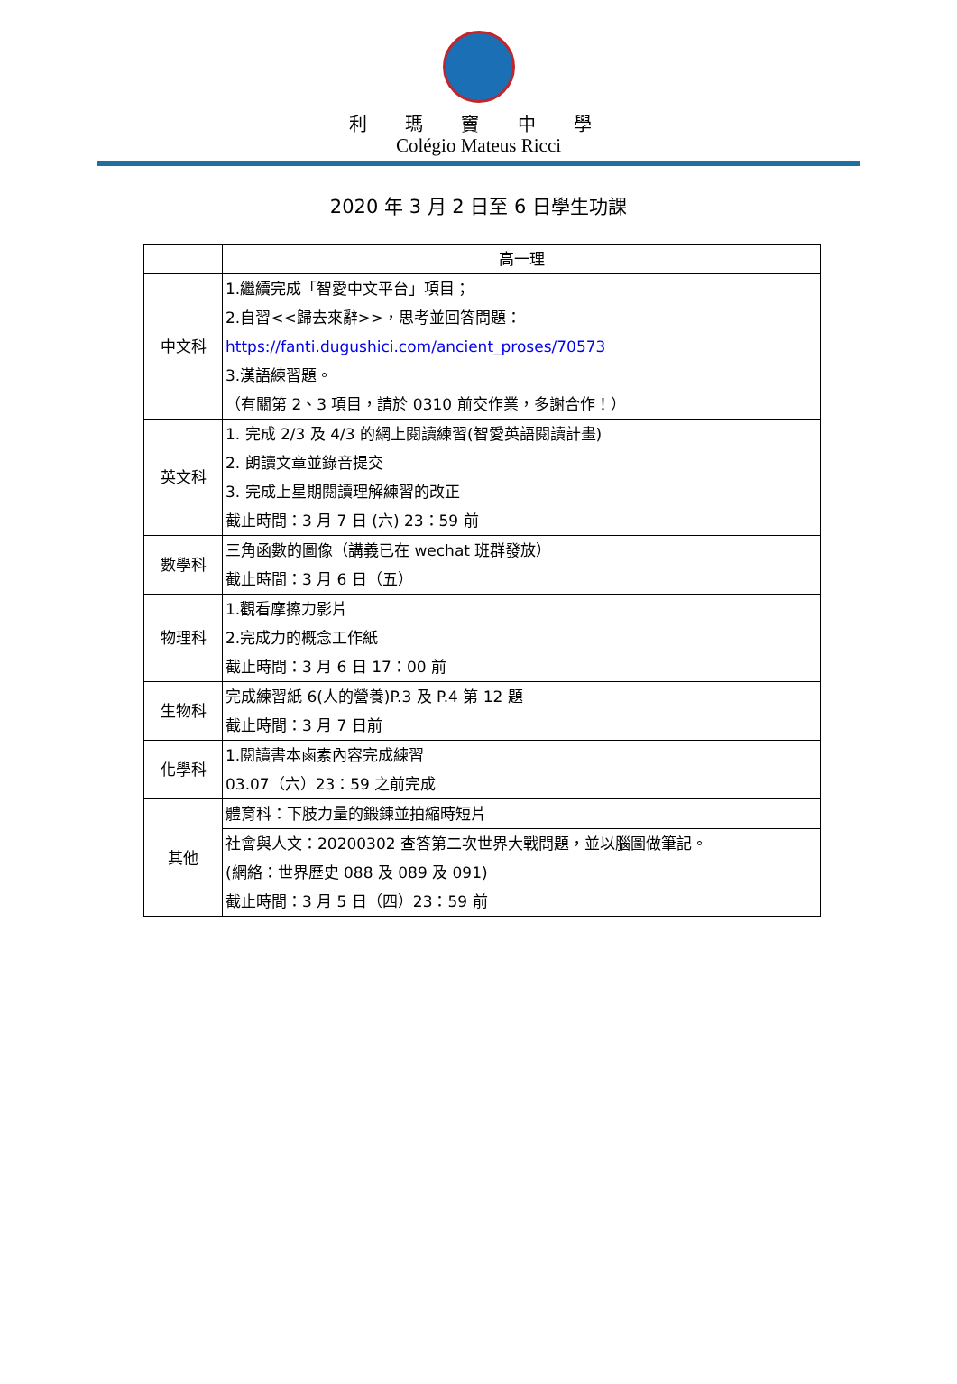利 瑪 竇 中 學
Colégio Mateus Ricci
2020 年 3 月 2 日至 6 日學生功課
| | 高一理 |
| --- | --- |
| 中文科 | 1.繼續完成「智愛中文平台」項目； 2.自習<<歸去來辭>>，思考並回答問題： https://fanti.dugushici.com/ancient_proses/70573 3.漢語練習題。 （有關第 2、3 項目，請於 0310 前交作業，多謝合作！） |
| 英文科 | 1. 完成 2/3 及 4/3 的網上閱讀練習(智愛英語閱讀計畫) 2. 朗讀文章並錄音提交 3. 完成上星期閱讀理解練習的改正 截止時間：3 月 7 日 (六) 23：59 前 |
| 數學科 | 三角函數的圖像（講義已在 wechat 班群發放） 截止時間：3 月 6 日（五） |
| 物理科 | 1.觀看摩擦力影片 2.完成力的概念工作紙 截止時間：3 月 6 日 17：00 前 |
| 生物科 | 完成練習紙 6(人的營養)P.3 及 P.4 第 12 題 截止時間：3 月 7 日前 |
| 化學科 | 1.閱讀書本鹵素內容完成練習 03.07（六）23：59 之前完成 |
| 其他 | 體育科：下肢力量的鍛鍊並拍縮時短片 |
| | 社會與人文：20200302 查答第二次世界大戰問題，並以腦圖做筆記。 (網絡：世界歷史 088 及 089 及 091) 截止時間：3 月 5 日（四）23：59 前 |